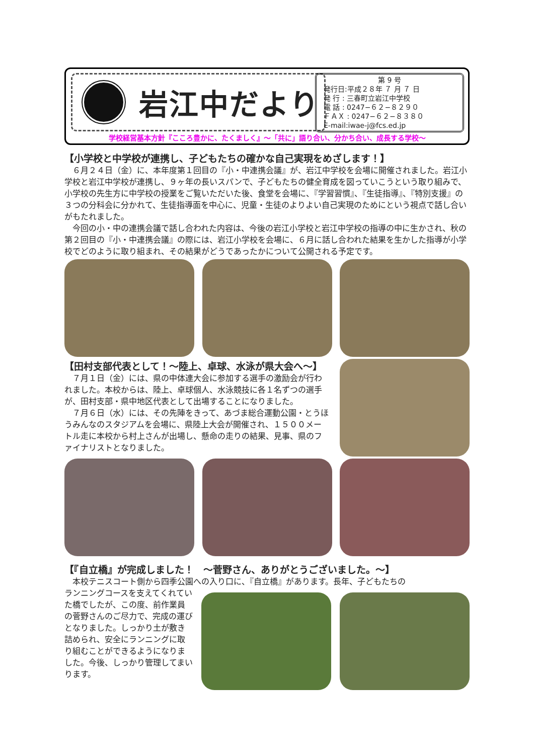岩江中だより
第 9 号
発行日:平成２８年 ７ 月 ７ 日
発 行 : 三春町立岩江中学校
電 話 : 0247−６２−８２９０
ＦＡＸ : 0247−６２−８３８０
E-mail:iwae-j@fcs.ed.jp
学校経営基本方針『こころ豊かに、たくましく』～「共に」語り合い、分かち合い、成長する学校～
【小学校と中学校が連携し、子どもたちの確かな自己実現をめざします！】
６月２４日（金）に、本年度第１回目の『小・中連携会議』が、岩江中学校を会場に開催されました。岩江小学校と岩江中学校が連携し、９ヶ年の長いスパンで、子どもたちの健全育成を図っていこうという取り組みで、小学校の先生方に中学校の授業をご覧いただいた後、食堂を会場に、『学習習慣』、『生徒指導』、『特別支援』の３つの分科会に分かれて、生徒指導面を中心に、児童・生徒のよりよい自己実現のためにという視点で話し合いがもたれました。
今回の小・中の連携会議で話し合われた内容は、今後の岩江小学校と岩江中学校の指導の中に生かされ、秋の第２回目の『小・中連携会議』の際には、岩江小学校を会場に、６月に話し合われた結果を生かした指導が小学校でどのように取り組まれ、その結果がどうであったかについて公開される予定です。
【田村支部代表として！～陸上、卓球、水泳が県大会へ～】
７月１日（金）には、県の中体連大会に参加する選手の激励会が行われました。本校からは、陸上、卓球個人、水泳競技に各１名ずつの選手が、田村支部・県中地区代表として出場することになりました。
７月６日（水）には、その先陣をきって、あづま総合運動公園・とうほうみんなのスタジアムを会場に、県陸上大会が開催され、１５００メートル走に本校から村上さんが出場し、懸命の走りの結果、見事、県のファイナリストとなりました。
【『自立橋』が完成しました！　～菅野さん、ありがとうございました。～】
本校テニスコート側から四季公園への入り口に、『自立橋』があります。長年、子どもたちの
ランニングコースを支えてくれていた橋でしたが、この度、前作業員の菅野さんのご尽力で、完成の運びとなりました。しっかり土が敷き詰められ、安全にランニングに取り組むことができるようになりました。今後、しっかり管理してまいります。